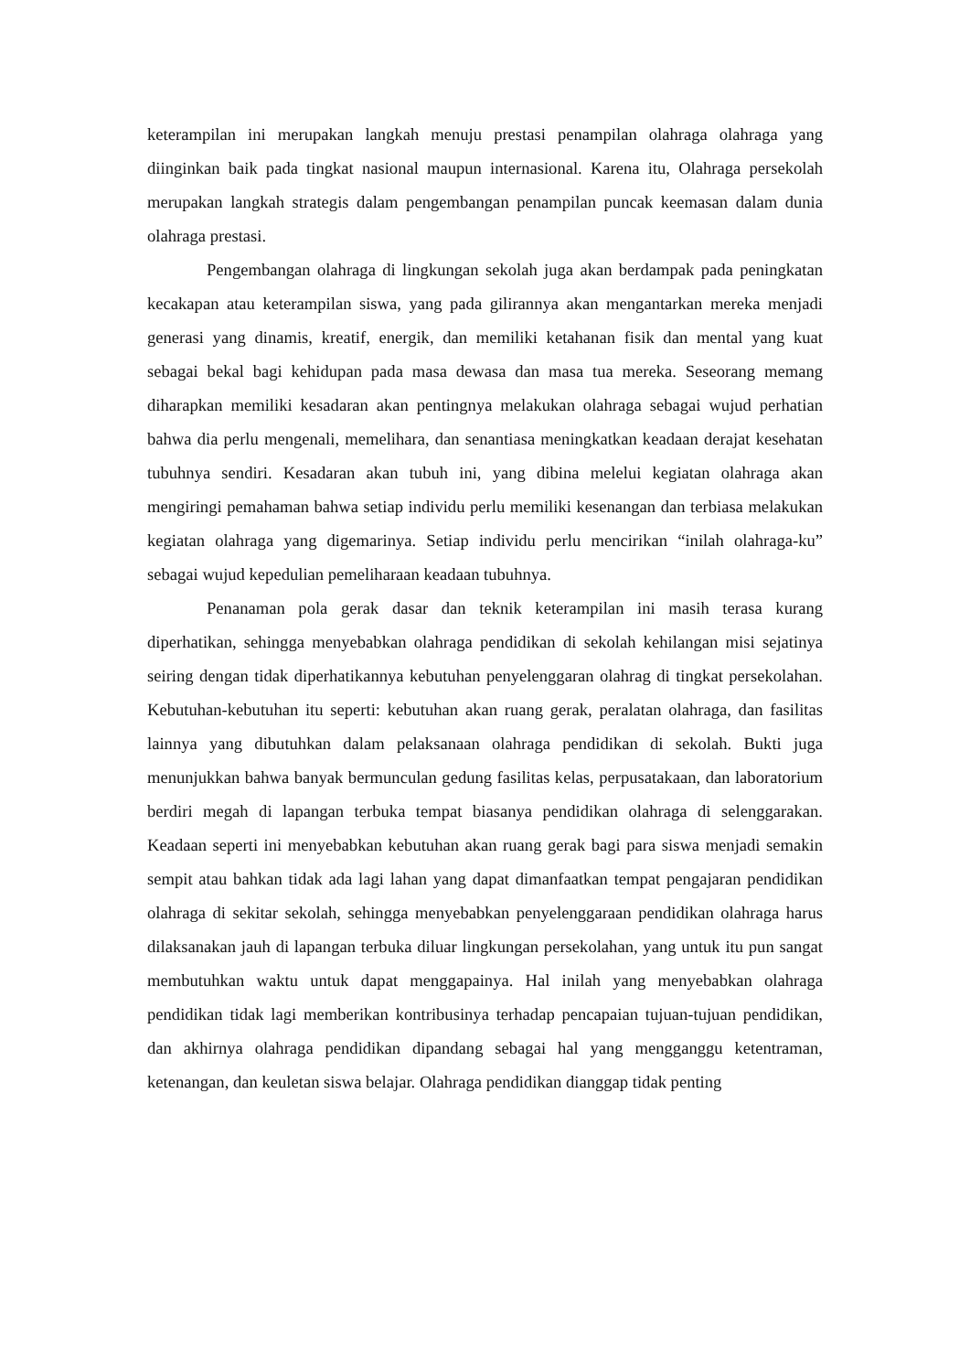keterampilan ini merupakan langkah menuju prestasi penampilan olahraga olahraga yang diinginkan baik pada tingkat nasional maupun internasional. Karena itu, Olahraga persekolah merupakan langkah strategis dalam pengembangan penampilan puncak keemasan dalam dunia olahraga prestasi.
Pengembangan olahraga di lingkungan sekolah juga akan berdampak pada peningkatan kecakapan atau keterampilan siswa, yang pada gilirannya akan mengantarkan mereka menjadi generasi yang dinamis, kreatif, energik, dan memiliki ketahanan fisik dan mental yang kuat sebagai bekal bagi kehidupan pada masa dewasa dan masa tua mereka. Seseorang memang diharapkan memiliki kesadaran akan pentingnya melakukan olahraga sebagai wujud perhatian bahwa dia perlu mengenali, memelihara, dan senantiasa meningkatkan keadaan derajat kesehatan tubuhnya sendiri. Kesadaran akan tubuh ini, yang dibina melelui kegiatan olahraga akan mengiringi pemahaman bahwa setiap individu perlu memiliki kesenangan dan terbiasa melakukan kegiatan olahraga yang digemarinya. Setiap individu perlu mencirikan “inilah olahraga-ku” sebagai wujud kepedulian pemeliharaan keadaan tubuhnya.
Penanaman pola gerak dasar dan teknik keterampilan ini masih terasa kurang diperhatikan, sehingga menyebabkan olahraga pendidikan di sekolah kehilangan misi sejatinya seiring dengan tidak diperhatikannya kebutuhan penyelenggaran olahrag di tingkat persekolahan. Kebutuhan-kebutuhan itu seperti: kebutuhan akan ruang gerak, peralatan olahraga, dan fasilitas lainnya yang dibutuhkan dalam pelaksanaan olahraga pendidikan di sekolah. Bukti juga menunjukkan bahwa banyak bermunculan gedung fasilitas kelas, perpusatakaan, dan laboratorium berdiri megah di lapangan terbuka tempat biasanya pendidikan olahraga di selenggarakan. Keadaan seperti ini menyebabkan kebutuhan akan ruang gerak bagi para siswa menjadi semakin sempit atau bahkan tidak ada lagi lahan yang dapat dimanfaatkan tempat pengajaran pendidikan olahraga di sekitar sekolah, sehingga menyebabkan penyelenggaraan pendidikan olahraga harus dilaksanakan jauh di lapangan terbuka diluar lingkungan persekolahan, yang untuk itu pun sangat membutuhkan waktu untuk dapat menggapainya. Hal inilah yang menyebabkan olahraga pendidikan tidak lagi memberikan kontribusinya terhadap pencapaian tujuan-tujuan pendidikan, dan akhirnya olahraga pendidikan dipandang sebagai hal yang mengganggu ketentraman, ketenangan, dan keuletan siswa belajar. Olahraga pendidikan dianggap tidak penting